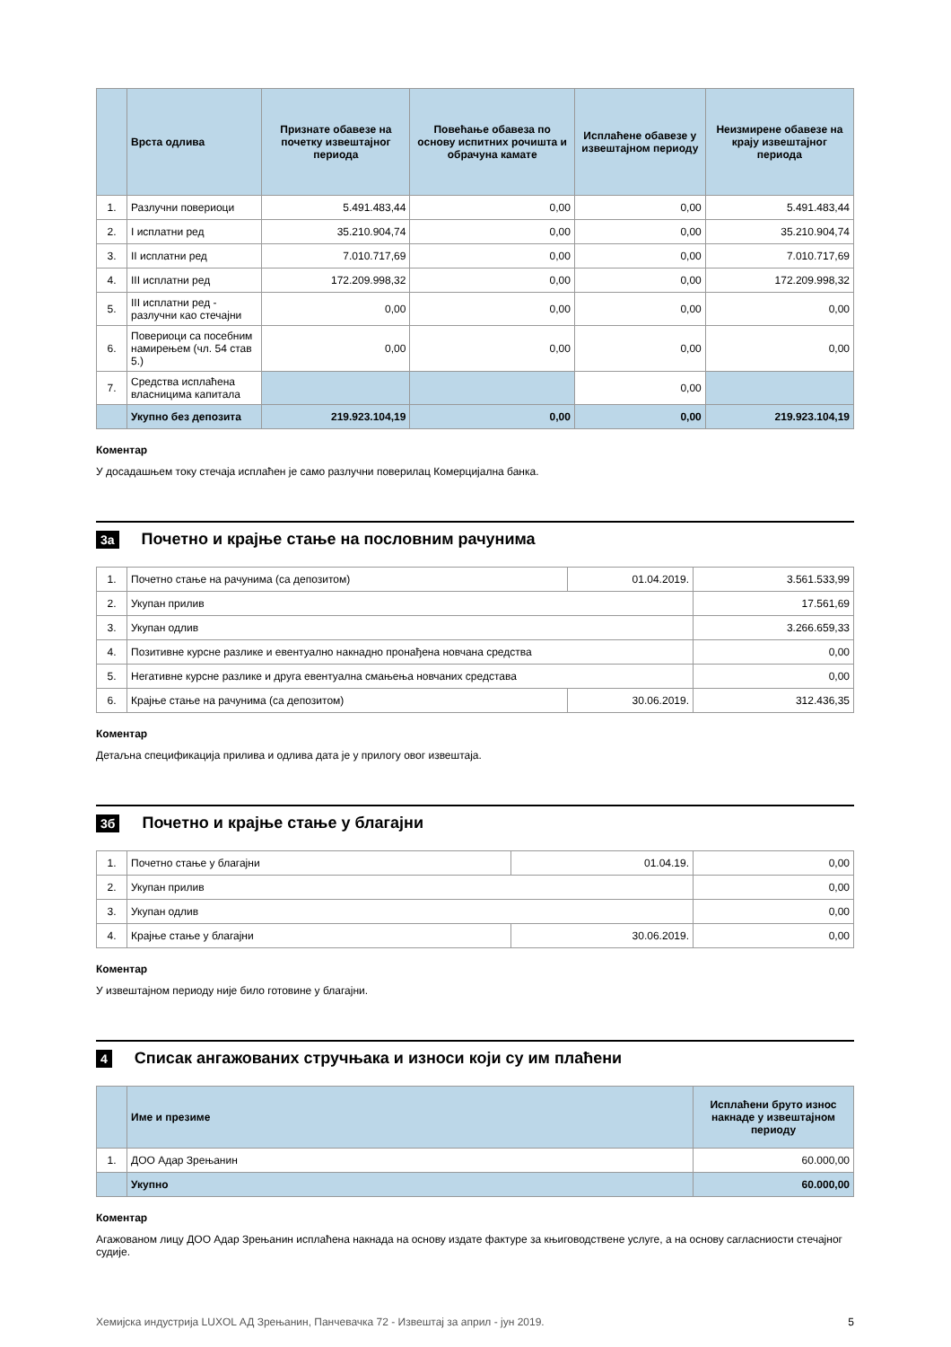| | Врста одлива | Признате обавезе на почетку извештајног периода | Повећање обавеза по основу испитних рочишта и обрачуна камате | Исплаћене обавезе у извештајном периоду | Неизмирене обавезе на крају извештајног периода |
| --- | --- | --- | --- | --- | --- |
| 1. | Разлучни повериоци | 5.491.483,44 | 0,00 | 0,00 | 5.491.483,44 |
| 2. | I исплатни ред | 35.210.904,74 | 0,00 | 0,00 | 35.210.904,74 |
| 3. | II исплатни ред | 7.010.717,69 | 0,00 | 0,00 | 7.010.717,69 |
| 4. | III исплатни ред | 172.209.998,32 | 0,00 | 0,00 | 172.209.998,32 |
| 5. | III исплатни ред - разлучни као стечајни | 0,00 | 0,00 | 0,00 | 0,00 |
| 6. | Повериоци са посебним намирењем (чл. 54 став 5.) | 0,00 | 0,00 | 0,00 | 0,00 |
| 7. | Средства исплаћена власницима капитала | | | 0,00 | |
| | Укупно без депозита | 219.923.104,19 | 0,00 | 0,00 | 219.923.104,19 |
Коментар
У досадашњем току стечаја исплаћен је само разлучни поверилац Комерцијална банка.
3а Почетно и крајње стање на пословним рачунима
| 1. | Почетно стање на рачунима (са депозитом) | 01.04.2019. | 3.561.533,99 |
| 2. | Укупан прилив | | 17.561,69 |
| 3. | Укупан одлив | | 3.266.659,33 |
| 4. | Позитивне курсне разлике и евентуално накнадно пронађена новчана средства | | 0,00 |
| 5. | Негативне курсне разлике и друга евентуална смањења новчаних средстава | | 0,00 |
| 6. | Крајње стање на рачунима (са депозитом) | 30.06.2019. | 312.436,35 |
Коментар
Детаљна спецификација прилива и одлива дата је у прилогу овог извештаја.
3б Почетно и крајње стање у благајни
| 1. | Почетно стање у благајни | 01.04.19. | 0,00 |
| 2. | Укупан прилив | | 0,00 |
| 3. | Укупан одлив | | 0,00 |
| 4. | Крајње стање у благајни | 30.06.2019. | 0,00 |
Коментар
У извештајном периоду није било готовине у благајни.
4 Списак ангажованих стручњака и износи који су им плаћени
| | Име и презиме | Исплаћени бруто износ накнаде у извештајном периоду |
| --- | --- | --- |
| 1. | ДОО Адар Зрењанин | 60.000,00 |
| | Укупно | 60.000,00 |
Коментар
Агажованом лицу ДОО Адар Зрењанин исплаћена накнада на основу издате фактуре за књиговодствене услуге, а на основу сагласниости стечајног судије.
Хемијска индустрија LUXOL АД Зрењанин, Панчевачка 72 - Извештај за април - јун 2019. 5